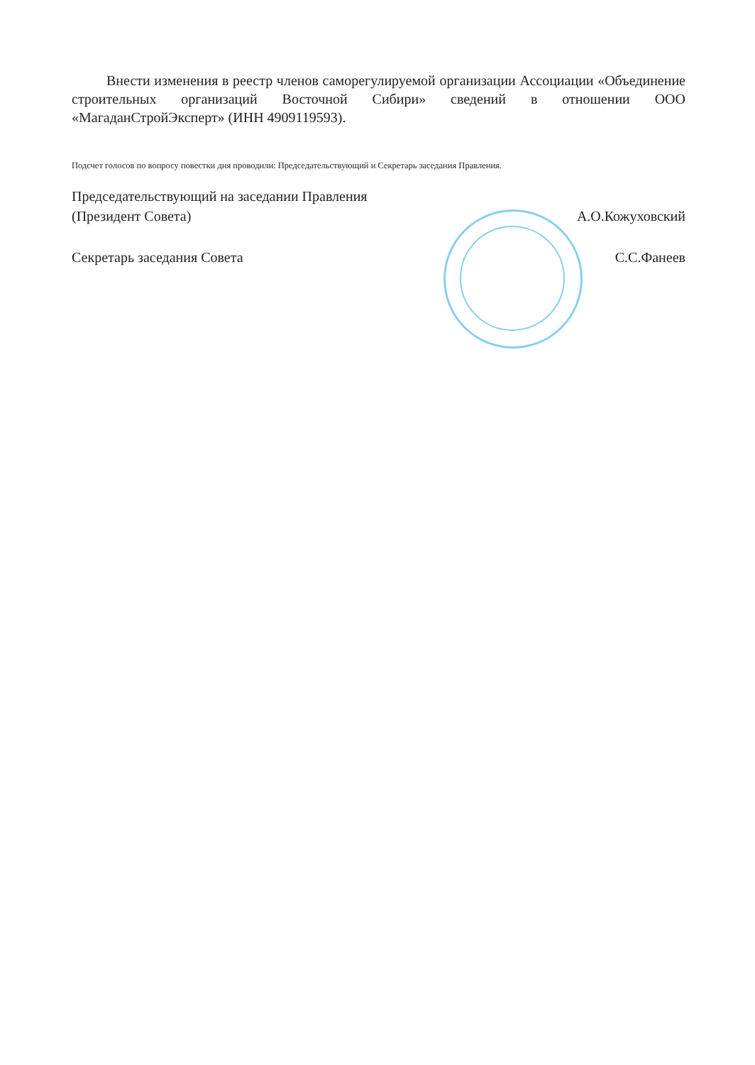Внести изменения в реестр членов саморегулируемой организации Ассоциации «Объединение строительных организаций Восточной Сибири» сведений в отношении ООО «МагаданСтройЭксперт» (ИНН 4909119593).
Подсчет голосов по вопросу повестки дня проводили: Председательствующий и Секретарь заседания Правления.
Председательствующий на заседании Правления
(Президент Совета) А.О.Кожуховский
Секретарь заседания Совета С.С.Фанеев